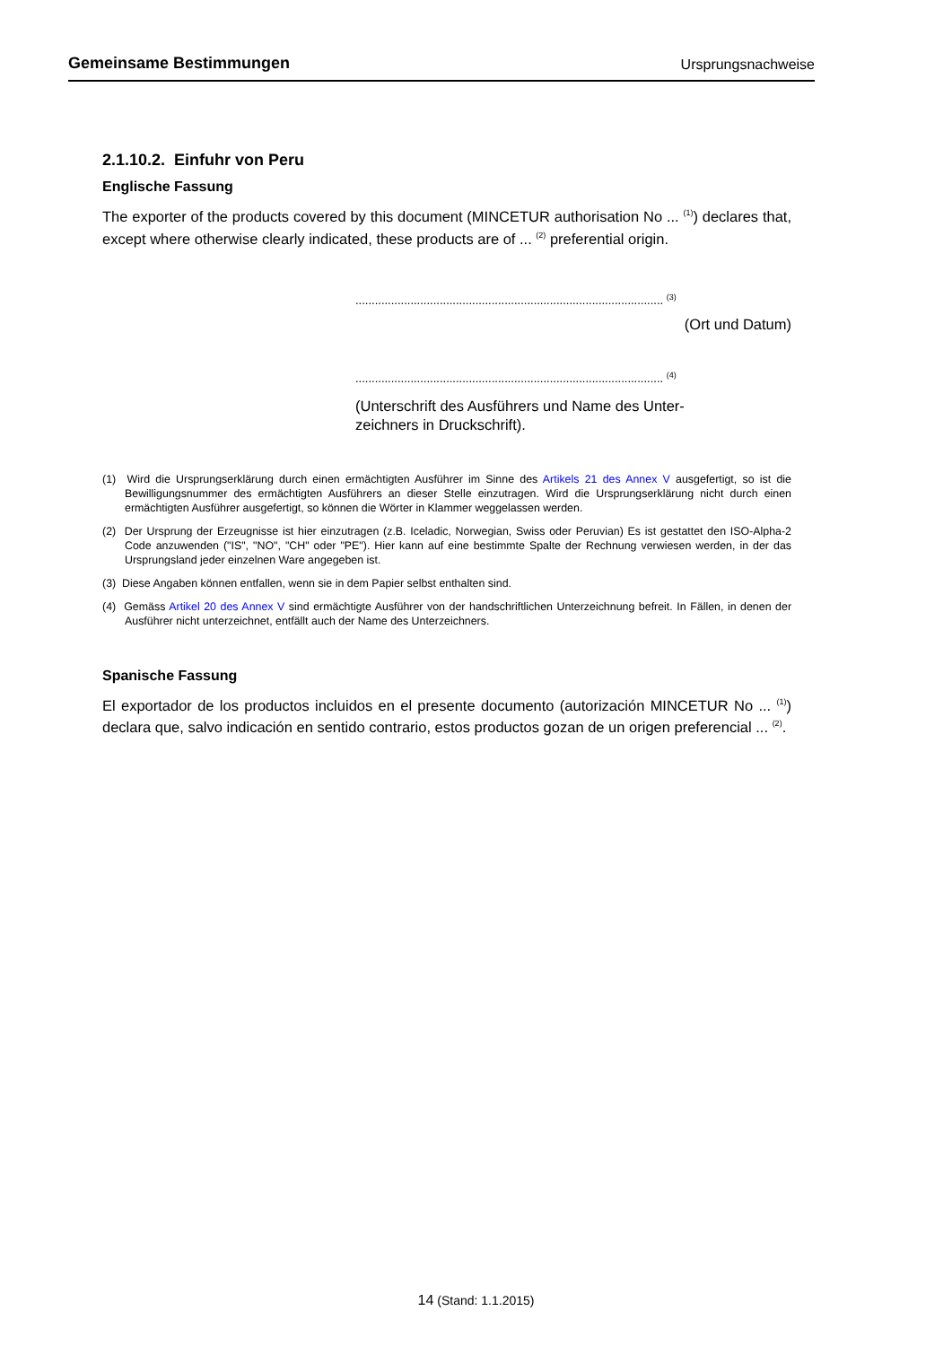Gemeinsame Bestimmungen Ursprungsnachweise
2.1.10.2. Einfuhr von Peru
Englische Fassung
The exporter of the products covered by this document (MINCETUR authorisation No ... <sup>(1)</sup>) declares that, except where otherwise clearly indicated, these products are of ... <sup>(2)</sup> preferential origin.
............................................................................................... <sup>(3)</sup>
(Ort und Datum)
............................................................................................... <sup>(4)</sup>
(Unterschrift des Ausführers und Name des Unter-
zeichners in Druckschrift).
(1) Wird die Ursprungserklärung durch einen ermächtigten Ausführer im Sinne des Artikels 21 des Annex V ausgefertigt, so ist die Bewilligungsnummer des ermächtigten Ausführers an dieser Stelle einzutragen. Wird die Ursprungserklärung nicht durch einen ermächtigten Ausführer ausgefertigt, so können die Wörter in Klammer weggelassen werden.
(2) Der Ursprung der Erzeugnisse ist hier einzutragen (z.B. Iceladic, Norwegian, Swiss oder Peruvian) Es ist gestattet den ISO-Alpha-2 Code anzuwenden ("IS", "NO", "CH" oder "PE"). Hier kann auf eine bestimmte Spalte der Rechnung verwiesen werden, in der das Ursprungsland jeder einzelnen Ware angegeben ist.
(3) Diese Angaben können entfallen, wenn sie in dem Papier selbst enthalten sind.
(4) Gemäss Artikel 20 des Annex V sind ermächtigte Ausführer von der handschriftlichen Unterzeichnung befreit. In Fällen, in denen der Ausführer nicht unterzeichnet, entfällt auch der Name des Unterzeichners.
Spanische Fassung
El exportador de los productos incluidos en el presente documento (autorización MINCETUR No ... <sup>(1)</sup>) declara que, salvo indicación en sentido contrario, estos productos gozan de un origen preferencial ... <sup>(2)</sup>.
14 (Stand: 1.1.2015)